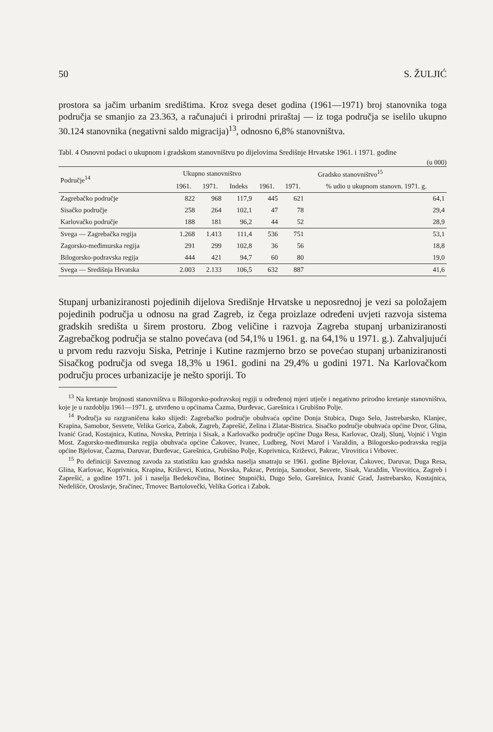50 S. ŽULJIĆ
prostora sa jačim urbanim središtima. Kroz svega deset godina (1961—1971) broj stanovnika toga područja se smanjio za 23.363, a računajući i prirodni priraštaj — iz toga područja se iselilo ukupno 30.124 stanovnika (negativni saldo migracija)<sup>13</sup>, odnosno 6,8% stanovništva.
Tabl. 4 Osnovni podaci o ukupnom i gradskom stanovništvu po dijelovima Središnje Hrvatske 1961. i 1971. godine
(u 000)
| Područje<sup>14</sup> | Ukupno stanovništvo | | | Gradsko stanovništvo<sup>15</sup> | | |
| --- | --- | --- | --- | --- | --- | --- |
| | 1961. | 1971. | Indeks | 1961. | 1971. | % udio u ukupnom stanovn. 1971. g. |
| Zagrebačko područje | 822 | 968 | 117,9 | 445 | 621 | 64,1 |
| Sisačko područje | 258 | 264 | 102,1 | 47 | 78 | 29,4 |
| Karlovačko područje | 188 | 181 | 96,2 | 44 | 52 | 28,9 |
| Svega — Zagrebačka regija | 1.268 | 1.413 | 111,4 | 536 | 751 | 53,1 |
| Zagorsko-međimurska regija | 291 | 299 | 102,8 | 36 | 56 | 18,8 |
| Bilogorsko-podravska regija | 444 | 421 | 94,7 | 60 | 80 | 19,0 |
| Svega — Središnja Hrvatska | 2.003 | 2.133 | 106,5 | 632 | 887 | 41,6 |
Stupanj urbaniziranosti pojedinih dijelova Središnje Hrvatske u neposrednoj je vezi sa položajem pojedinih područja u odnosu na grad Zagreb, iz čega proizlaze određeni uvjeti razvoja sistema gradskih središta u širem prostoru. Zbog veličine i razvoja Zagreba stupanj urbaniziranosti Zagrebačkog područja se stalno povećava (od 54,1% u 1961. g. na 64,1% u 1971. g.). Zahvaljujući u prvom redu razvoju Siska, Petrinje i Kutine razmjerno brzo se povećao stupanj urbaniziranosti Sisačkog područja od svega 18,3% u 1961. godini na 29,4% u godini 1971. Na Karlovačkom području proces urbanizacije je nešto sporiji. To
<sup>13</sup> Na kretanje brojnosti stanovništva u Bilogorsko-podravskoj regiji u određenoj mjeri utječe i negativno prirodno kretanje stanovništva, koje je u razdoblju 1961—1971. g. utvrđeno u općinama Čazma, Đurđevac, Garešnica i Grubišno Polje.
<sup>14</sup> Područja su razgraničena kako slijedi: Zagrebačko područje obuhvaća općine Donja Stubica, Dugo Selo, Jastrebarsko, Klanjec, Krapina, Samobor, Sesvete, Velika Gorica, Zabok, Zagreb, Zaprešić, Zelina i Zlatar-Bistrica. Sisačko područje obuhvaća općine Dvor, Glina, Ivanić Grad, Kostajnica, Kutina, Novska, Petrinja i Sisak, a Karlovačko područje općine Duga Resa, Karlovac, Ozalj, Slunj, Vojnić i Vrgin Most. Zagorsko-međimurska regija obuhvaća općine Čakovec, Ivanec, Ludbreg, Novi Marof i Varaždin, a Bilogorsko-podravska regija općine Bjelovar, Čazma, Daruvar, Đurđevac, Garešnica, Grubišno Polje, Koprivnica, Križevci, Pakrac, Virovitica i Vrbovec.
<sup>15</sup> Po definiciji Saveznog zavoda za statistiku kao gradska naselja smatraju se 1961. godine Bjelovar, Čakovec, Daruvar, Duga Resa, Glina, Karlovac, Koprivnica, Krapina, Križevci, Kutina, Novska, Pakrac, Petrinja, Samobor, Sesvete, Sisak, Varaždin, Virovitica, Zagreb i Zaprešić, a godine 1971. još i naselja Bedekovčina, Botinec Stupnički, Dugo Selo, Garešnica, Ivanić Grad, Jastrebarsko, Kostajnica, Nedelišće, Oroslavje, Sračinec, Trnovec Bartolovečki, Velika Gorica i Zabok.